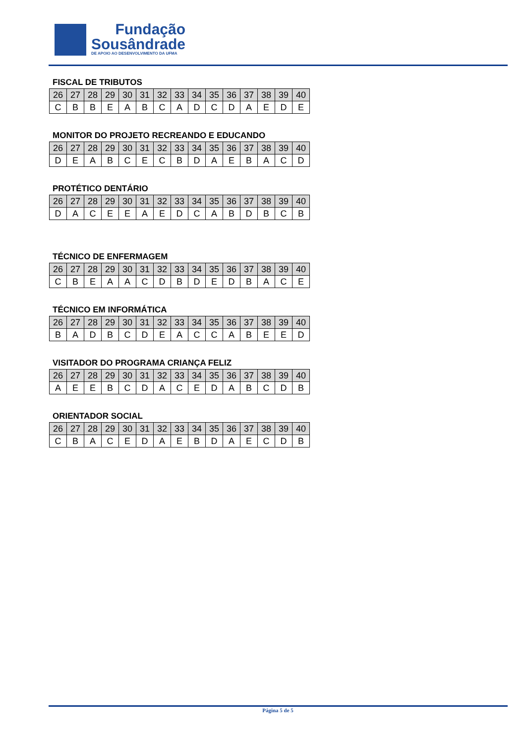Fundação
Sousândrade
DE APOIO AO DESENVOLVIMENTO DA UFMA
FISCAL DE TRIBUTOS
| 26 | 27 | 28 | 29 | 30 | 31 | 32 | 33 | 34 | 35 | 36 | 37 | 38 | 39 | 40 |
| C | B | B | E | A | B | C | A | D | C | D | A | E | D | E |
MONITOR DO PROJETO RECREANDO E EDUCANDO
| 26 | 27 | 28 | 29 | 30 | 31 | 32 | 33 | 34 | 35 | 36 | 37 | 38 | 39 | 40 |
| D | E | A | B | C | E | C | B | D | A | E | B | A | C | D |
PROTÉTICO DENTÁRIO
| 26 | 27 | 28 | 29 | 30 | 31 | 32 | 33 | 34 | 35 | 36 | 37 | 38 | 39 | 40 |
| D | A | C | E | E | A | E | D | C | A | B | D | B | C | B |
TÉCNICO DE ENFERMAGEM
| 26 | 27 | 28 | 29 | 30 | 31 | 32 | 33 | 34 | 35 | 36 | 37 | 38 | 39 | 40 |
| C | B | E | A | A | C | D | B | D | E | D | B | A | C | E |
TÉCNICO EM INFORMÁTICA
| 26 | 27 | 28 | 29 | 30 | 31 | 32 | 33 | 34 | 35 | 36 | 37 | 38 | 39 | 40 |
| B | A | D | B | C | D | E | A | C | C | A | B | E | E | D |
VISITADOR DO PROGRAMA CRIANÇA FELIZ
| 26 | 27 | 28 | 29 | 30 | 31 | 32 | 33 | 34 | 35 | 36 | 37 | 38 | 39 | 40 |
| A | E | E | B | C | D | A | C | E | D | A | B | C | D | B |
ORIENTADOR SOCIAL
| 26 | 27 | 28 | 29 | 30 | 31 | 32 | 33 | 34 | 35 | 36 | 37 | 38 | 39 | 40 |
| C | B | A | C | E | D | A | E | B | D | A | E | C | D | B |
Página 5 de 5